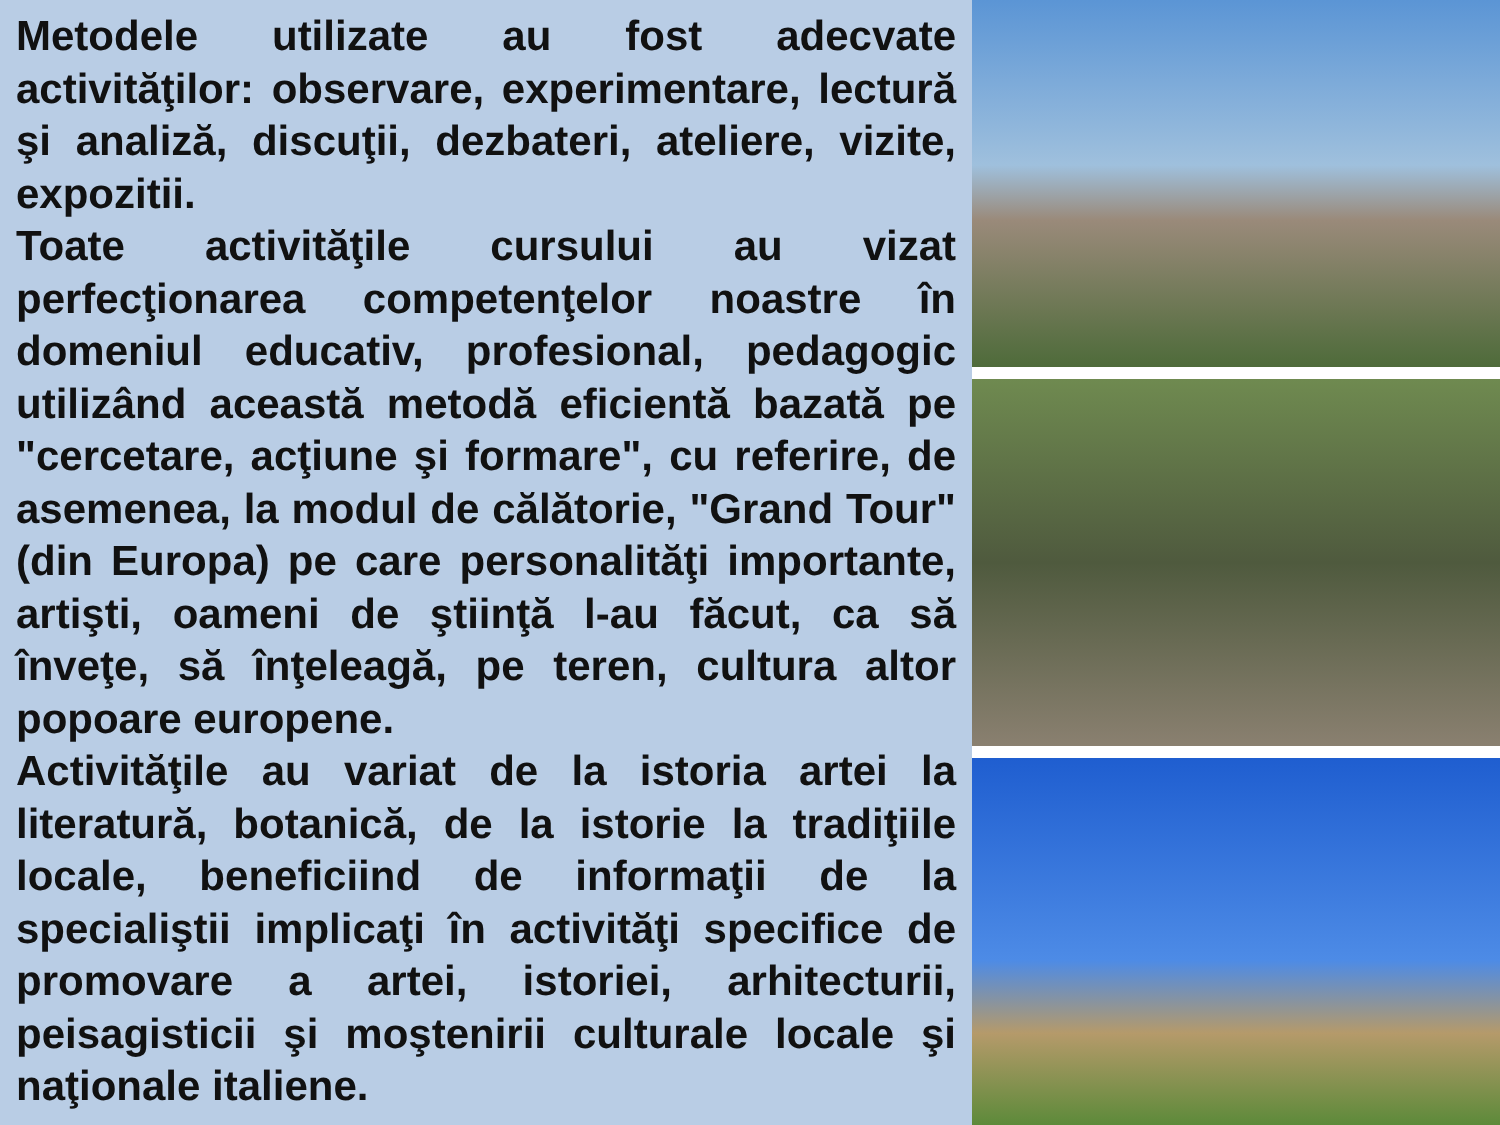Metodele utilizate au fost adecvate activităţilor: observare, experimentare, lectură şi analiză, discuţii, dezbateri, ateliere, vizite, expozitii.
Toate activităţile cursului au vizat perfecţionarea competenţelor noastre în domeniul educativ, profesional, pedagogic utilizând această metodă eficientă bazată pe "cercetare, acţiune şi formare", cu referire, de asemenea, la modul de călătorie, "Grand Tour" (din Europa) pe care personalităţi importante, artişti, oameni de ştiinţă l-au făcut, ca să înveţe, să înţeleagă, pe teren, cultura altor popoare europene.
Activităţile au variat de la istoria artei la literatură, botanică, de la istorie la tradiţiile locale, beneficiind de informaţii de la specialiştii implicaţi în activităţi specifice de promovare a artei, istoriei, arhitecturii, peisagisticii şi moştenirii culturale locale şi naţionale italiene.